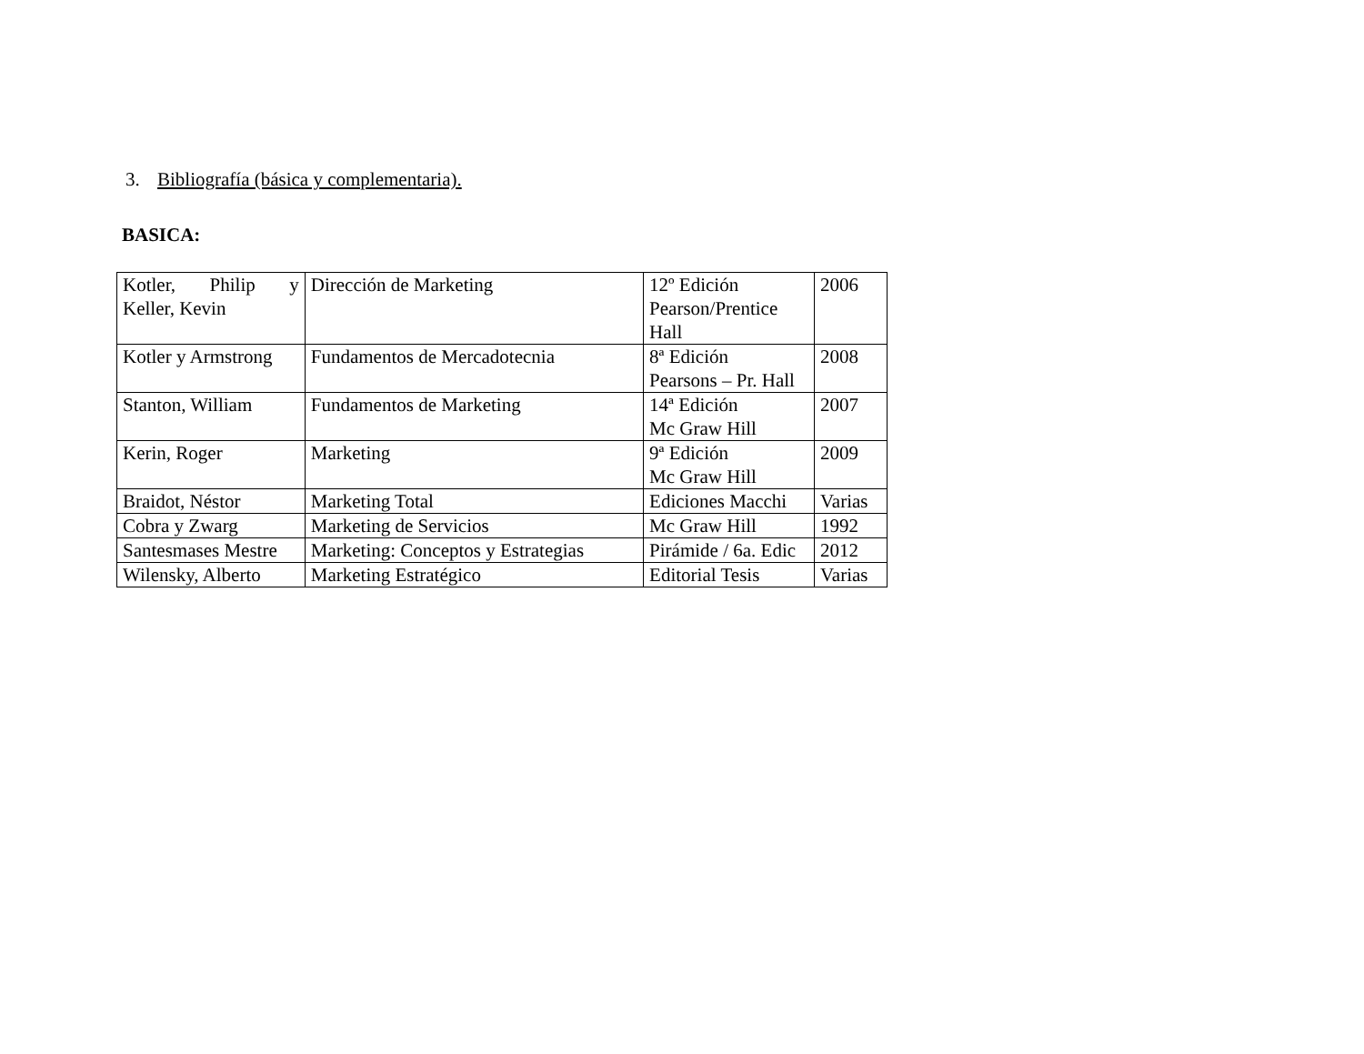3. Bibliografía (básica y complementaria).
BASICA:
| Kotler, Philip y Keller, Kevin | Dirección de Marketing | 12º Edición Pearson/Prentice Hall | 2006 |
| Kotler y Armstrong | Fundamentos de Mercadotecnia | 8ª Edición Pearsons – Pr. Hall | 2008 |
| Stanton, William | Fundamentos de Marketing | 14ª Edición Mc Graw Hill | 2007 |
| Kerin, Roger | Marketing | 9ª Edición Mc Graw Hill | 2009 |
| Braidot, Néstor | Marketing Total | Ediciones Macchi | Varias |
| Cobra y Zwarg | Marketing de Servicios | Mc Graw Hill | 1992 |
| Santesmases Mestre | Marketing: Conceptos y Estrategias | Pirámide / 6a. Edic | 2012 |
| Wilensky, Alberto | Marketing Estratégico | Editorial Tesis | Varias |